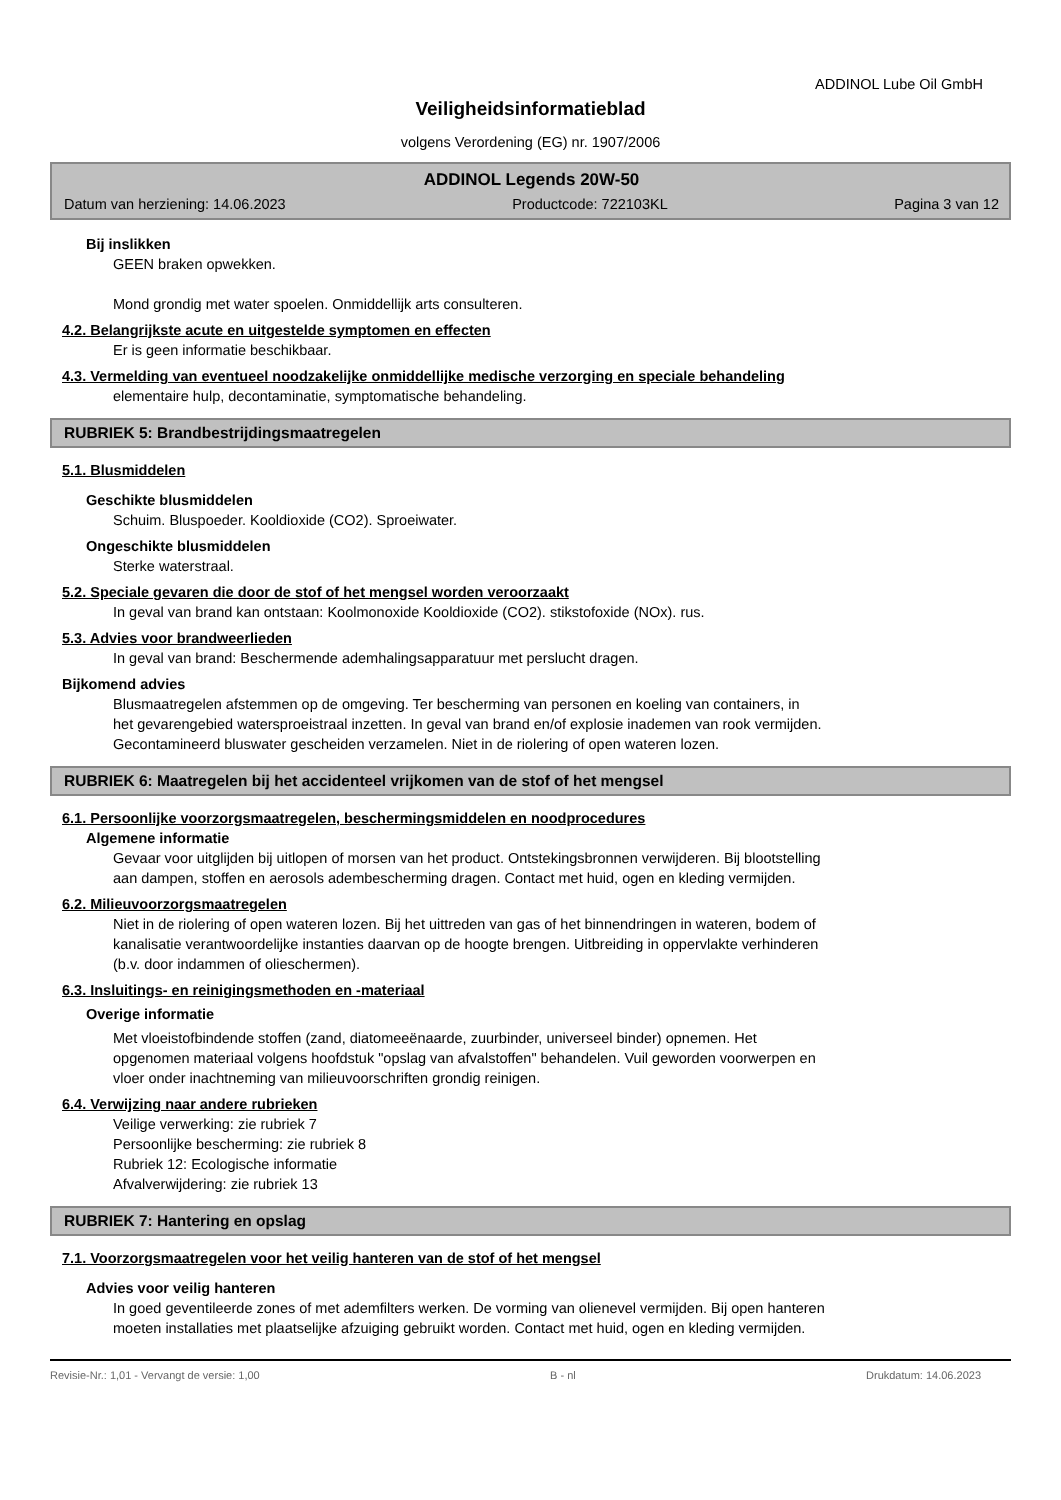ADDINOL Lube Oil GmbH
Veiligheidsinformatieblad
volgens Verordening (EG) nr. 1907/2006
ADDINOL Legends 20W-50
Datum van herziening: 14.06.2023 Productcode: 722103KL Pagina 3 van 12
Bij inslikken
GEEN braken opwekken.
Mond grondig met water spoelen. Onmiddellijk arts consulteren.
4.2. Belangrijkste acute en uitgestelde symptomen en effecten
Er is geen informatie beschikbaar.
4.3. Vermelding van eventueel noodzakelijke onmiddellijke medische verzorging en speciale behandeling
elementaire hulp, decontaminatie, symptomatische behandeling.
RUBRIEK 5: Brandbestrijdingsmaatregelen
5.1. Blusmiddelen
Geschikte blusmiddelen
Schuim. Bluspoeder. Kooldioxide (CO2). Sproeiwater.
Ongeschikte blusmiddelen
Sterke waterstraal.
5.2. Speciale gevaren die door de stof of het mengsel worden veroorzaakt
In geval van brand kan ontstaan: Koolmonoxide Kooldioxide (CO2). stikstofoxide (NOx). rus.
5.3. Advies voor brandweerlieden
In geval van brand: Beschermende ademhalingsapparatuur met perslucht dragen.
Bijkomend advies
Blusmaatregelen afstemmen op de omgeving. Ter bescherming van personen en koeling van containers, in
het gevarengebied watersproeistraal inzetten. In geval van brand en/of explosie inademen van rook vermijden.
Gecontamineerd bluswater gescheiden verzamelen. Niet in de riolering of open wateren lozen.
RUBRIEK 6: Maatregelen bij het accidenteel vrijkomen van de stof of het mengsel
6.1. Persoonlijke voorzorgsmaatregelen, beschermingsmiddelen en noodprocedures
Algemene informatie
Gevaar voor uitglijden bij uitlopen of morsen van het product. Ontstekingsbronnen verwijderen. Bij blootstelling
aan dampen, stoffen en aerosols adembescherming dragen. Contact met huid, ogen en kleding vermijden.
6.2. Milieuvoorzorgsmaatregelen
Niet in de riolering of open wateren lozen. Bij het uittreden van gas of het binnendringen in wateren, bodem of
kanalisatie verantwoordelijke instanties daarvan op de hoogte brengen. Uitbreiding in oppervlakte verhinderen
(b.v. door indammen of olieschermen).
6.3. Insluitings- en reinigingsmethoden en -materiaal
Overige informatie
Met vloeistofbindende stoffen (zand, diatomeeënaarde, zuurbinder, universeel binder) opnemen. Het
opgenomen materiaal volgens hoofdstuk "opslag van afvalstoffen" behandelen. Vuil geworden voorwerpen en
vloer onder inachtneming van milieuvoorschriften grondig reinigen.
6.4. Verwijzing naar andere rubrieken
Veilige verwerking: zie rubriek 7
Persoonlijke bescherming: zie rubriek 8
Rubriek 12: Ecologische informatie
Afvalverwijdering: zie rubriek 13
RUBRIEK 7: Hantering en opslag
7.1. Voorzorgsmaatregelen voor het veilig hanteren van de stof of het mengsel
Advies voor veilig hanteren
In goed geventileerde zones of met ademfilters werken. De vorming van olienevel vermijden. Bij open hanteren
moeten installaties met plaatselijke afzuiging gebruikt worden. Contact met huid, ogen en kleding vermijden.
Revisie-Nr.: 1,01 - Vervangt de versie: 1,00 B - nl Drukdatum: 14.06.2023